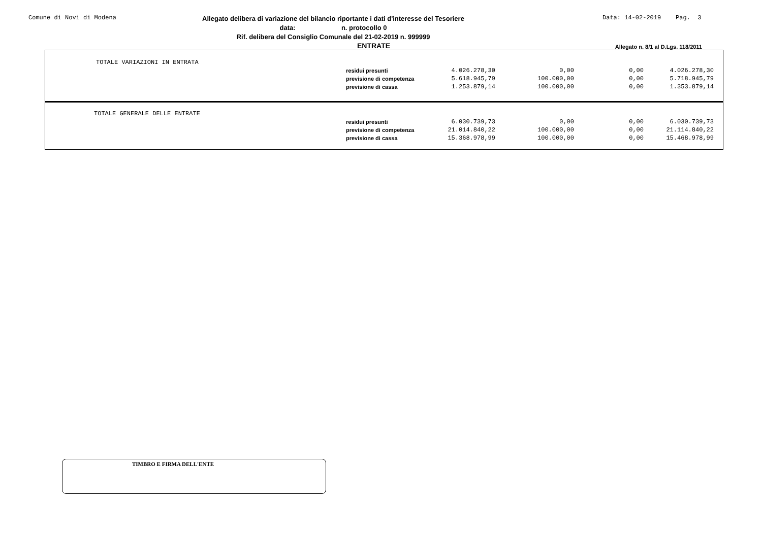Comune di Novi di Modena
Allegato delibera di variazione del bilancio riportante i dati d'interesse del Tesoriere
data: n. protocollo 0
Rif. delibera del Consiglio Comunale del 21-02-2019 n. 999999
Data: 14-02-2019 Pag. 3
ENTRATE Allegato n. 8/1 al D.Lgs. 118/2011
| TOTALE VARIAZIONI IN ENTRATA | | | | | |
| | residui presunti | 4.026.278,30 | 0,00 | 0,00 | 4.026.278,30 |
| | previsione di competenza | 5.618.945,79 | 100.000,00 | 0,00 | 5.718.945,79 |
| | previsione di cassa | 1.253.879,14 | 100.000,00 | 0,00 | 1.353.879,14 |
| TOTALE GENERALE DELLE ENTRATE | | | | | |
| | residui presunti | 6.030.739,73 | 0,00 | 0,00 | 6.030.739,73 |
| | previsione di competenza | 21.014.840,22 | 100.000,00 | 0,00 | 21.114.840,22 |
| | previsione di cassa | 15.368.978,99 | 100.000,00 | 0,00 | 15.468.978,99 |
TIMBRO E FIRMA DELL'ENTE